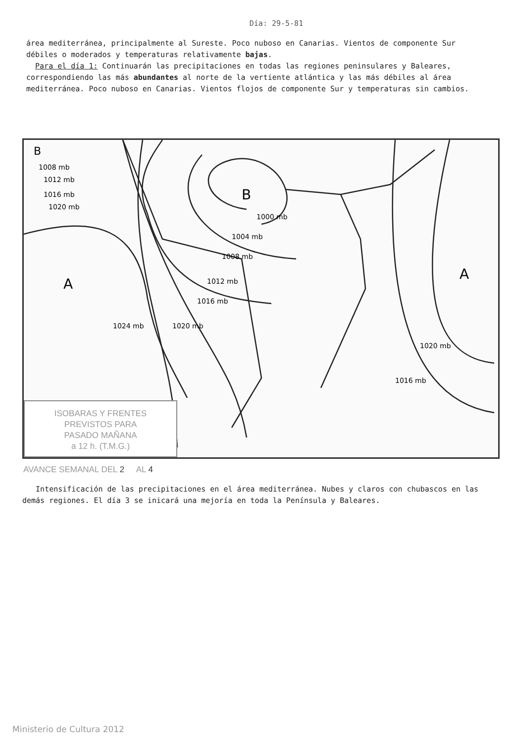Día: 29-5-81
área mediterránea, principalmente al Sureste. Poco nuboso en Canarias. Vientos de componente Sur débiles o moderados y temperaturas relativamente bajas.
Para el día 1: Continuarán las precipitaciones en todas las regiones peninsulares y Baleares, correspondiendo las más abundantes al norte de la vertiente atlántica y las más débiles al área mediterránea. Poco nuboso en Canarias. Vientos flojos de componente Sur y temperaturas sin cambios.
B
A
A
B
1000 mb
1004 mb
1008 mb
1012 mb
1016 mb
1020 mb
1024 mb
1020 mb
1016 mb
1008 mb
1012 mb
1016 mb
1020 mb
ISOBARAS Y FRENTES
PREVISTOS PARA
PASADO MAÑANA
a 12 h. (T.M.G.)
AVANCE SEMANAL DEL 2 AL 4
Intensificación de las precipitaciones en el área mediterránea. Nubes y claros con chubascos en las demás regiones. El día 3 se inicará una mejoría en toda la Península y Baleares.
Ministerio de Cultura 2012